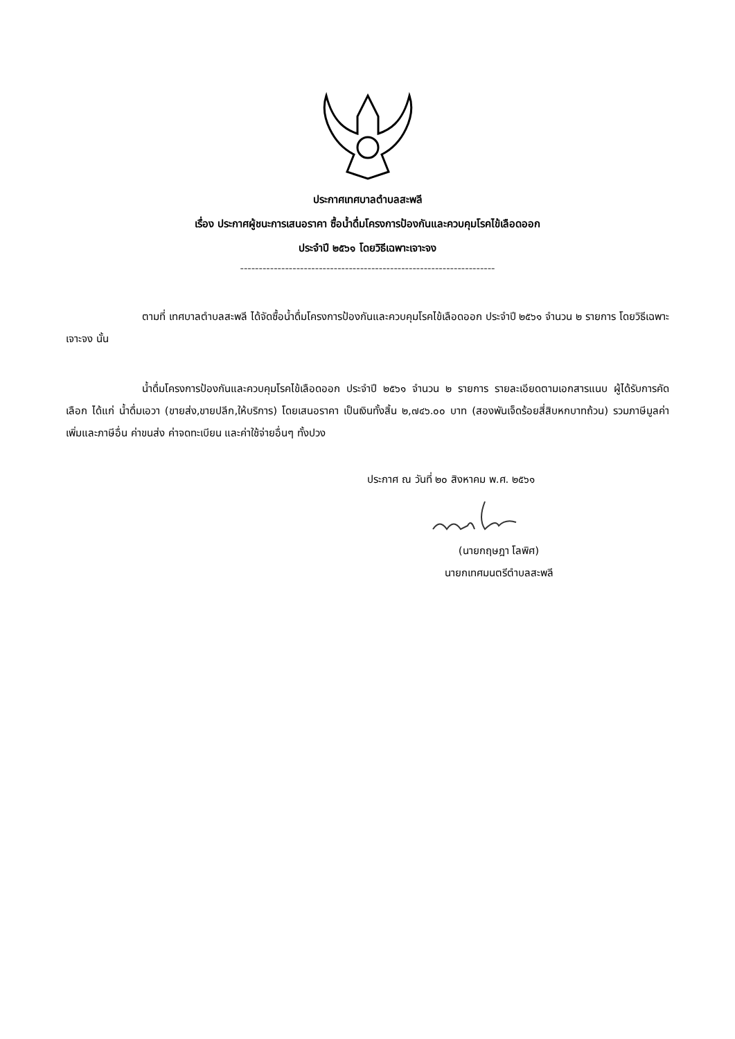ประกาศเทศบาลตำบลสะพลี
เรื่อง ประกาศผู้ชนะการเสนอราคา ซื้อน้ำดื่มโครงการป้องกันและควบคุมโรคไข้เลือดออก
ประจำปี ๒๕๖๑ โดยวิธีเฉพาะเจาะจง
--------------------------------------------------------------------
ตามที่ เทศบาลตำบลสะพลี ได้จัดซื้อน้ำดื่มโครงการป้องกันและควบคุมโรคไข้เลือดออก ประจำปี ๒๕๖๑ จำนวน ๒ รายการ โดยวิธีเฉพาะเจาะจง นั้น
น้ำดื่มโครงการป้องกันและควบคุมโรคไข้เลือดออก ประจำปี ๒๕๖๑ จำนวน ๒ รายการ รายละเอียดตามเอกสารแนบ ผู้ได้รับการคัดเลือก ได้แก่ น้ำดื่มเอวา (ขายส่ง,ขายปลีก,ให้บริการ) โดยเสนอราคา เป็นเงินทั้งสิ้น ๒,๗๔๖.๐๐ บาท (สองพันเจ็ดร้อยสี่สิบหกบาทถ้วน) รวมภาษีมูลค่าเพิ่มและภาษีอื่น ค่าขนส่ง ค่าจดทะเบียน และค่าใช้จ่ายอื่นๆ ทั้งปวง
ประกาศ ณ วันที่ ๒๐ สิงหาคม พ.ศ. ๒๕๖๑
(นายกฤษฎา โลพิศ)
นายกเทศมนตรีตำบลสะพลี